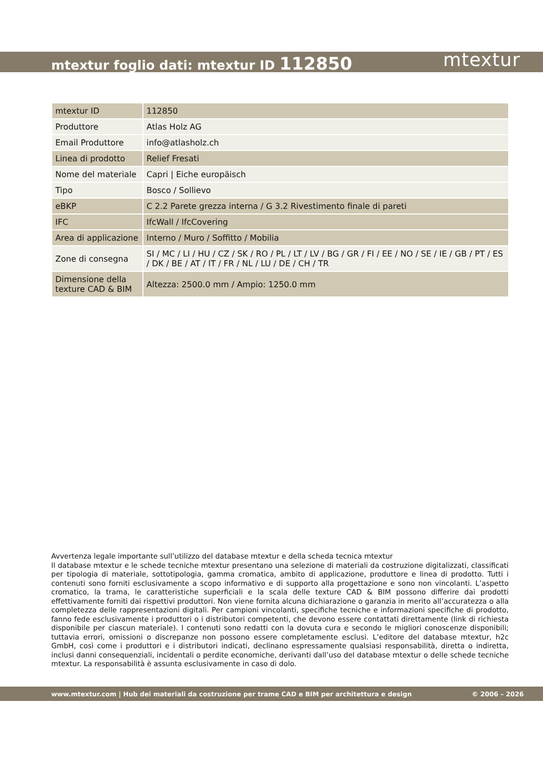mtextur foglio dati: mtextur ID 112850 mtextur
| mtextur ID | 112850 |
| Produttore | Atlas Holz AG |
| Email Produttore | info@atlasholz.ch |
| Linea di prodotto | Relief Fresati |
| Nome del materiale | Capri / Eiche europäisch |
| Tipo | Bosco / Sollievo |
| eBKP | C 2.2 Parete grezza interna / G 3.2 Rivestimento finale di pareti |
| IFC | IfcWall / IfcCovering |
| Area di applicazione | Interno / Muro / Soffitto / Mobilia |
| Zone di consegna | SI / MC / LI / HU / CZ / SK / RO / PL / LT / LV / BG / GR / FI / EE / NO / SE / IE / GB / PT / ES / DK / BE / AT / IT / FR / NL / LU / DE / CH / TR |
| Dimensione della texture CAD & BIM | Altezza: 2500.0 mm / Ampio: 1250.0 mm |
Avvertenza legale importante sull’utilizzo del database mtextur e della scheda tecnica mtextur
Il database mtextur e le schede tecniche mtextur presentano una selezione di materiali da costruzione digitalizzati, classificati per tipologia di materiale, sottotipologia, gamma cromatica, ambito di applicazione, produttore e linea di prodotto. Tutti i contenuti sono forniti esclusivamente a scopo informativo e di supporto alla progettazione e sono non vincolanti. L’aspetto cromatico, la trama, le caratteristiche superficiali e la scala delle texture CAD & BIM possono differire dai prodotti effettivamente forniti dai rispettivi produttori. Non viene fornita alcuna dichiarazione o garanzia in merito all’accuratezza o alla completezza delle rappresentazioni digitali. Per campioni vincolanti, specifiche tecniche e informazioni specifiche di prodotto, fanno fede esclusivamente i produttori o i distributori competenti, che devono essere contattati direttamente (link di richiesta disponibile per ciascun materiale). I contenuti sono redatti con la dovuta cura e secondo le migliori conoscenze disponibili; tuttavia errori, omissioni o discrepanze non possono essere completamente esclusi. L’editore del database mtextur, h2c GmbH, così come i produttori e i distributori indicati, declinano espressamente qualsiasi responsabilità, diretta o indiretta, inclusi danni consequenziali, incidentali o perdite economiche, derivanti dall’uso del database mtextur o delle schede tecniche mtextur. La responsabilità è assunta esclusivamente in caso di dolo.
www.mtextur.com | Hub dei materiali da costruzione per trame CAD e BIM per architettura e design © 2006 – 2026